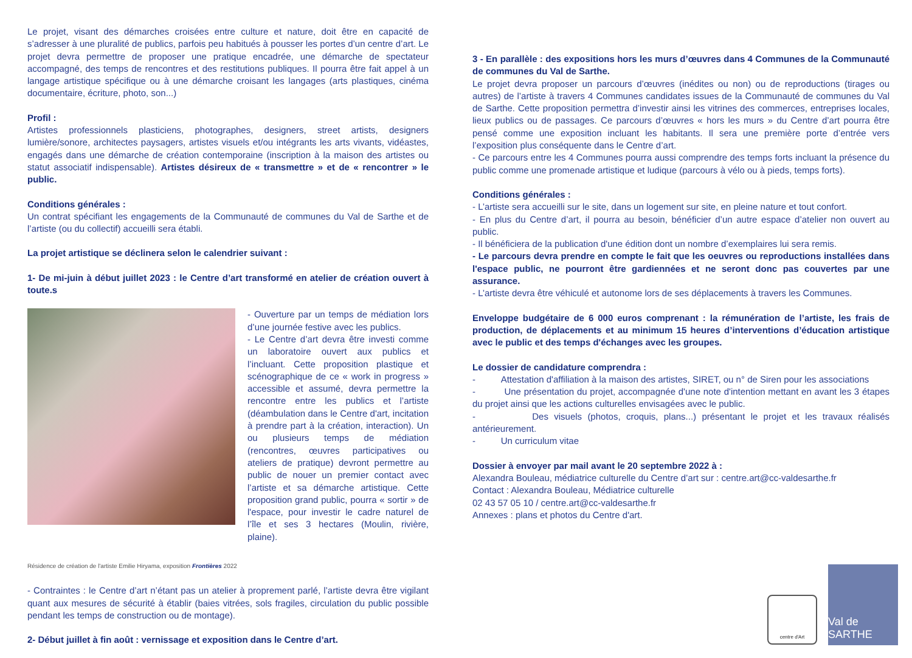Le projet, visant des démarches croisées entre culture et nature, doit être en capacité de s’adresser à une pluralité de publics, parfois peu habitués à pousser les portes d’un centre d’art. Le projet devra permettre de proposer une pratique encadrée, une démarche de spectateur accompagné, des temps de rencontres et des restitutions publiques. Il pourra être fait appel à un langage artistique spécifique ou à une démarche croisant les langages (arts plastiques, cinéma documentaire, écriture, photo, son...)
Profil :
Artistes professionnels plasticiens, photographes, designers, street artists, designers lumière/sonore, architectes paysagers, artistes visuels et/ou intégrants les arts vivants, vidéastes, engagés dans une démarche de création contemporaine (inscription à la maison des artistes ou statut associatif indispensable). Artistes désireux de « transmettre » et de « rencontrer » le public.
Conditions générales :
Un contrat spécifiant les engagements de la Communauté de communes du Val de Sarthe et de l’artiste (ou du collectif) accueilli sera établi.
La projet artistique se déclinera selon le calendrier suivant :
1- De mi-juin à début juillet 2023 : le Centre d’art transformé en atelier de création ouvert à toute.s
- Ouverture par un temps de médiation lors d’une journée festive avec les publics.
- Le Centre d’art devra être investi comme un laboratoire ouvert aux publics et l’incluant. Cette proposition plastique et scénographique de ce « work in progress » accessible et assumé, devra permettre la rencontre entre les publics et l’artiste (déambulation dans le Centre d'art, incitation à prendre part à la création, interaction). Un ou plusieurs temps de médiation (rencontres, œuvres participatives ou ateliers de pratique) devront permettre au public de nouer un premier contact avec l’artiste et sa démarche artistique. Cette proposition grand public, pourra « sortir » de l'espace, pour investir le cadre naturel de l’île et ses 3 hectares (Moulin, rivière, plaine).
Résidence de création de l'artiste Emilie Hiryama, exposition Frontières 2022
- Contraintes : le Centre d’art n’étant pas un atelier à proprement parlé, l’artiste devra être vigilant quant aux mesures de sécurité à établir (baies vitrées, sols fragiles, circulation du public possible pendant les temps de construction ou de montage).
2- Début juillet à fin août : vernissage et exposition dans le Centre d’art.
3 - En parallèle : des expositions hors les murs d’œuvres dans 4 Communes de la Communauté de communes du Val de Sarthe.
Le projet devra proposer un parcours d’œuvres (inédites ou non) ou de reproductions (tirages ou autres) de l’artiste à travers 4 Communes candidates issues de la Communauté de communes du Val de Sarthe. Cette proposition permettra d’investir ainsi les vitrines des commerces, entreprises locales, lieux publics ou de passages. Ce parcours d’œuvres « hors les murs » du Centre d’art pourra être pensé comme une exposition incluant les habitants. Il sera une première porte d’entrée vers l’exposition plus conséquente dans le Centre d’art.
- Ce parcours entre les 4 Communes pourra aussi comprendre des temps forts incluant la présence du public comme une promenade artistique et ludique (parcours à vélo ou à pieds, temps forts).
Conditions générales :
- L’artiste sera accueilli sur le site, dans un logement sur site, en pleine nature et tout confort.
- En plus du Centre d’art, il pourra au besoin, bénéficier d’un autre espace d’atelier non ouvert au public.
- Il bénéficiera de la publication d'une édition dont un nombre d’exemplaires lui sera remis.
- Le parcours devra prendre en compte le fait que les oeuvres ou reproductions installées dans l'espace public, ne pourront être gardiennées et ne seront donc pas couvertes par une assurance.
- L’artiste devra être véhiculé et autonome lors de ses déplacements à travers les Communes.
Enveloppe budgétaire de 6 000 euros comprenant : la rémunération de l’artiste, les frais de production, de déplacements et au minimum 15 heures d’interventions d’éducation artistique avec le public et des temps d'échanges avec les groupes.
Le dossier de candidature comprendra :
- Attestation d'affiliation à la maison des artistes, SIRET, ou n° de Siren pour les associations
- Une présentation du projet, accompagnée d'une note d'intention mettant en avant les 3 étapes du projet ainsi que les actions culturelles envisagées avec le public.
- Des visuels (photos, croquis, plans...) présentant le projet et les travaux réalisés antérieurement.
- Un curriculum vitae
Dossier à envoyer par mail avant le 20 septembre 2022 à :
Alexandra Bouleau, médiatrice culturelle du Centre d’art sur : centre.art@cc-valdesarthe.fr
Contact : Alexandra Bouleau, Médiatrice culturelle
02 43 57 05 10 / centre.art@cc-valdesarthe.fr
Annexes : plans et photos du Centre d'art.
centre d'Art
Val de SARTHE